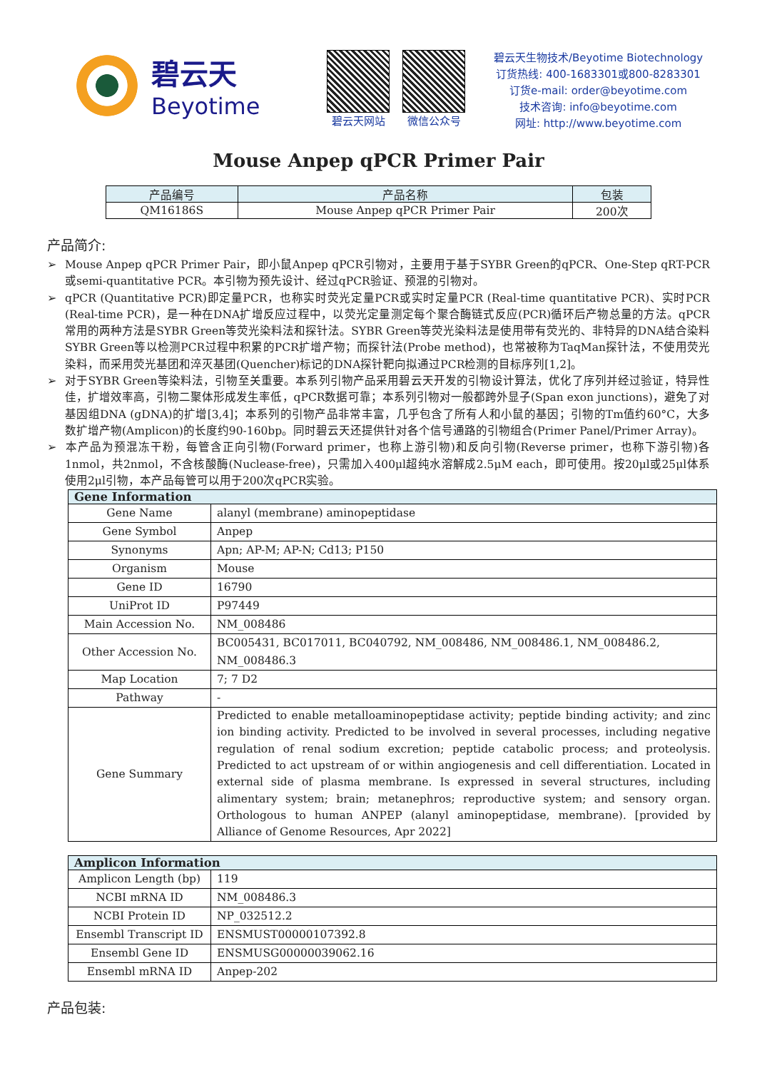碧云天
Beyotime
碧云天网站 微信公众号
碧云天生物技术/Beyotime Biotechnology
订货热线: 400-1683301或800-8283301
订货e-mail: order@beyotime.com
技术咨询: info@beyotime.com
网址: http://www.beyotime.com
Mouse Anpep qPCR Primer Pair
| 产品编号 | 产品名称 | 包装 |
| --- | --- | --- |
| QM16186S | Mouse Anpep qPCR Primer Pair | 200次 |
产品简介:
➢ Mouse Anpep qPCR Primer Pair，即小鼠Anpep qPCR引物对，主要用于基于SYBR Green的qPCR、One-Step qRT-PCR或semi-quantitative PCR。本引物为预先设计、经过qPCR验证、预混的引物对。
➢ qPCR (Quantitative PCR)即定量PCR，也称实时荧光定量PCR或实时定量PCR (Real-time quantitative PCR)、实时PCR (Real-time PCR)，是一种在DNA扩增反应过程中，以荧光定量测定每个聚合酶链式反应(PCR)循环后产物总量的方法。qPCR常用的两种方法是SYBR Green等荧光染料法和探针法。SYBR Green等荧光染料法是使用带有荧光的、非特异的DNA结合染料SYBR Green等以检测PCR过程中积累的PCR扩增产物；而探针法(Probe method)，也常被称为TaqMan探针法，不使用荧光染料，而采用荧光基团和淬灭基团(Quencher)标记的DNA探针靶向拟通过PCR检测的目标序列[1,2]。
➢ 对于SYBR Green等染料法，引物至关重要。本系列引物产品采用碧云天开发的引物设计算法，优化了序列并经过验证，特异性佳，扩增效率高，引物二聚体形成发生率低，qPCR数据可靠；本系列引物对一般都跨外显子(Span exon junctions)，避免了对基因组DNA (gDNA)的扩增[3,4]；本系列的引物产品非常丰富，几乎包含了所有人和小鼠的基因；引物的Tm值约60°C，大多数扩增产物(Amplicon)的长度约90-160bp。同时碧云天还提供针对各个信号通路的引物组合(Primer Panel/Primer Array)。
➢ 本产品为预混冻干粉，每管含正向引物(Forward primer，也称上游引物)和反向引物(Reverse primer，也称下游引物)各1nmol，共2nmol，不含核酸酶(Nuclease-free)，只需加入400μl超纯水溶解成2.5μM each，即可使用。按20μl或25μl体系使用2μl引物，本产品每管可以用于200次qPCR实验。
| Gene Information | |
| --- | --- |
| Gene Name | alanyl (membrane) aminopeptidase |
| Gene Symbol | Anpep |
| Synonyms | Apn; AP-M; AP-N; Cd13; P150 |
| Organism | Mouse |
| Gene ID | 16790 |
| UniProt ID | P97449 |
| Main Accession No. | NM_008486 |
| Other Accession No. | BC005431, BC017011, BC040792, NM_008486, NM_008486.1, NM_008486.2, NM_008486.3 |
| Map Location | 7; 7 D2 |
| Pathway | - |
| Gene Summary | Predicted to enable metalloaminopeptidase activity; peptide binding activity; and zinc ion binding activity. Predicted to be involved in several processes, including negative regulation of renal sodium excretion; peptide catabolic process; and proteolysis. Predicted to act upstream of or within angiogenesis and cell differentiation. Located in external side of plasma membrane. Is expressed in several structures, including alimentary system; brain; metanephros; reproductive system; and sensory organ. Orthologous to human ANPEP (alanyl aminopeptidase, membrane). [provided by Alliance of Genome Resources, Apr 2022] |
| Amplicon Information | |
| --- | --- |
| Amplicon Length (bp) | 119 |
| NCBI mRNA ID | NM_008486.3 |
| NCBI Protein ID | NP_032512.2 |
| Ensembl Transcript ID | ENSMUST00000107392.8 |
| Ensembl Gene ID | ENSMUSG00000039062.16 |
| Ensembl mRNA ID | Anpep-202 |
产品包装: